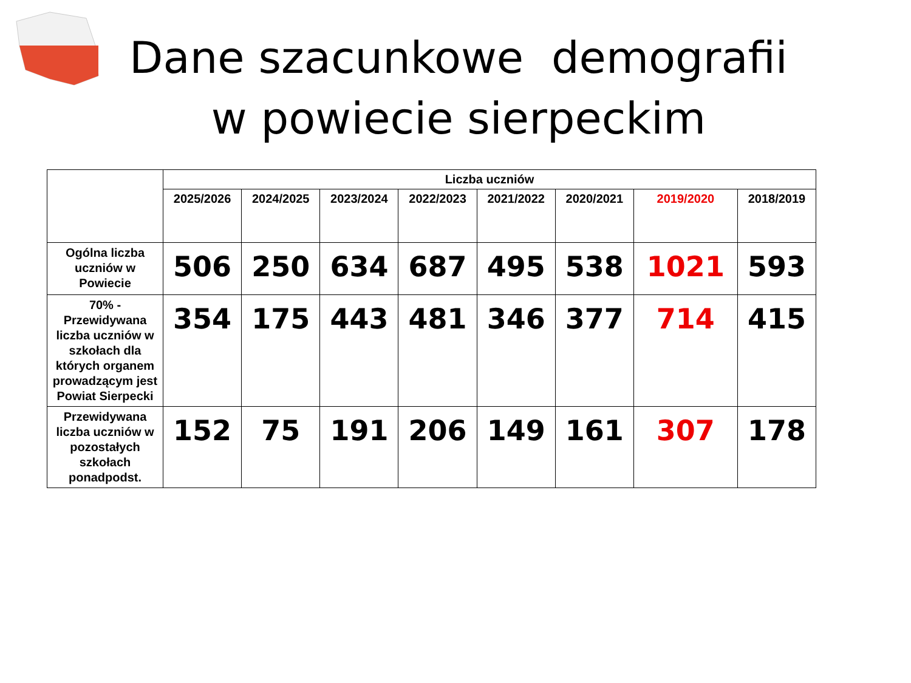Dane szacunkowe demografii w powiecie sierpeckim
| | Liczba uczniów | | | | | | | |
| | 2025/2026 | 2024/2025 | 2023/2024 | 2022/2023 | 2021/2022 | 2020/2021 | 2019/2020 | 2018/2019 |
| Ogólna liczba uczniów w Powiecie | 506 | 250 | 634 | 687 | 495 | 538 | 1021 | 593 |
| 70% - Przewidywana liczba uczniów w szkołach dla których organem prowadzącym jest Powiat Sierpecki | 354 | 175 | 443 | 481 | 346 | 377 | 714 | 415 |
| Przewidywana liczba uczniów w pozostałych szkołach ponadpodst. | 152 | 75 | 191 | 206 | 149 | 161 | 307 | 178 |